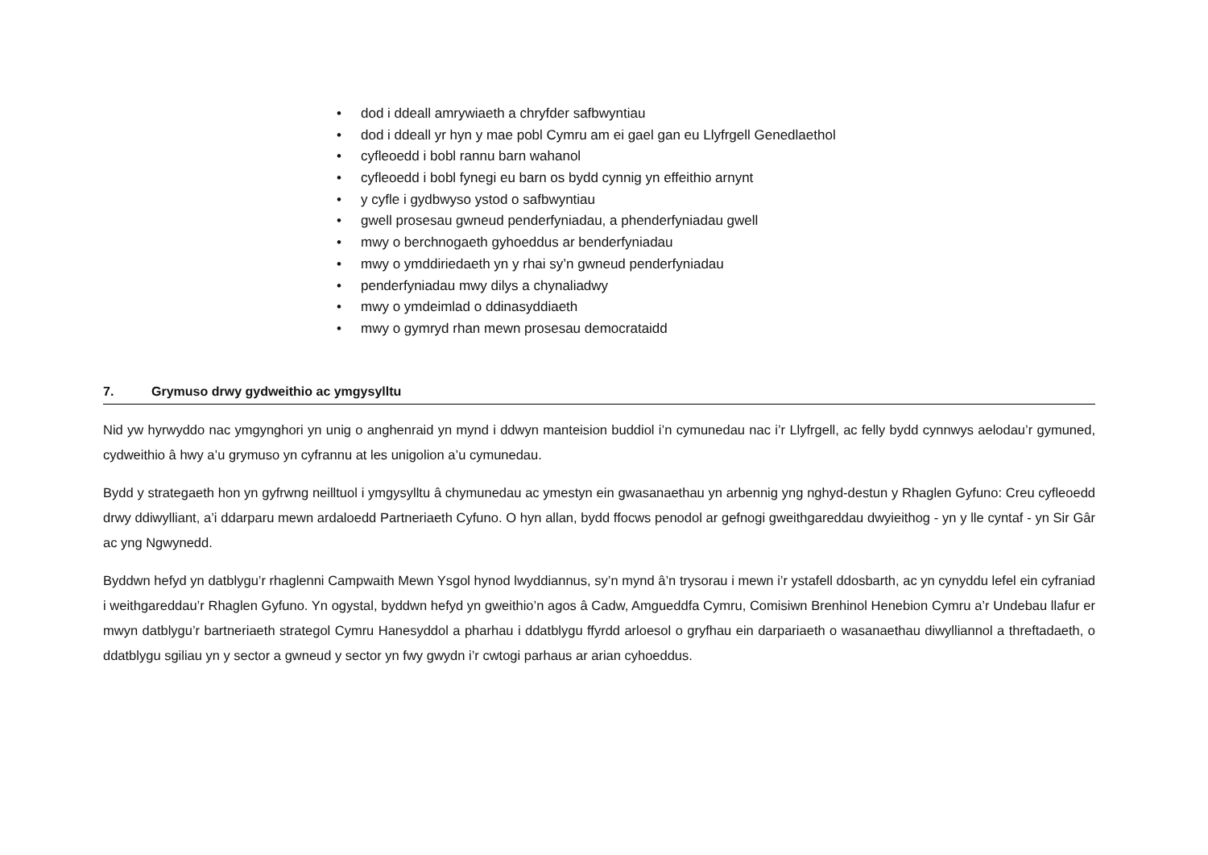• dod i ddeall amrywiaeth a chryfder safbwyntiau
• dod i ddeall yr hyn y mae pobl Cymru am ei gael gan eu Llyfrgell Genedlaethol
• cyfleoedd i bobl rannu barn wahanol
• cyfleoedd i bobl fynegi eu barn os bydd cynnig yn effeithio arnynt
• y cyfle i gydbwyso ystod o safbwyntiau
• gwell prosesau gwneud penderfyniadau, a phenderfyniadau gwell
• mwy o berchnogaeth gyhoeddus ar benderfyniadau
• mwy o ymddiriedaeth yn y rhai sy’n gwneud penderfyniadau
• penderfyniadau mwy dilys a chynaliadwy
• mwy o ymdeimlad o ddinasyddiaeth
• mwy o gymryd rhan mewn prosesau democrataidd
7. Grymuso drwy gydweithio ac ymgysylltu
Nid yw hyrwyddo nac ymgynghori yn unig o anghenraid yn mynd i ddwyn manteision buddiol i’n cymunedau nac i’r Llyfrgell, ac felly bydd cynnwys aelodau’r gymuned, cydweithio â hwy a’u grymuso yn cyfrannu at les unigolion a’u cymunedau.
Bydd y strategaeth hon yn gyfrwng neilltuol i ymgysylltu â chymunedau ac ymestyn ein gwasanaethau yn arbennig yng nghyd-destun y Rhaglen Gyfuno: Creu cyfleoedd drwy ddiwylliant, a’i ddarparu mewn ardaloedd Partneriaeth Cyfuno. O hyn allan, bydd ffocws penodol ar gefnogi gweithgareddau dwyieithog - yn y lle cyntaf - yn Sir Gâr ac yng Ngwynedd.
Byddwn hefyd yn datblygu’r rhaglenni Campwaith Mewn Ysgol hynod lwyddiannus, sy’n mynd â’n trysorau i mewn i’r ystafell ddosbarth, ac yn cynyddu lefel ein cyfraniad i weithgareddau’r Rhaglen Gyfuno. Yn ogystal, byddwn hefyd yn gweithio’n agos â Cadw, Amgueddfa Cymru, Comisiwn Brenhinol Henebion Cymru a’r Undebau llafur er mwyn datblygu’r bartneriaeth strategol Cymru Hanesyddol a pharhau i ddatblygu ffyrdd arloesol o gryfhau ein darpariaeth o wasanaethau diwylliannol a threftadaeth, o ddatblygu sgiliau yn y sector a gwneud y sector yn fwy gwydn i’r cwtogi parhaus ar arian cyhoeddus.